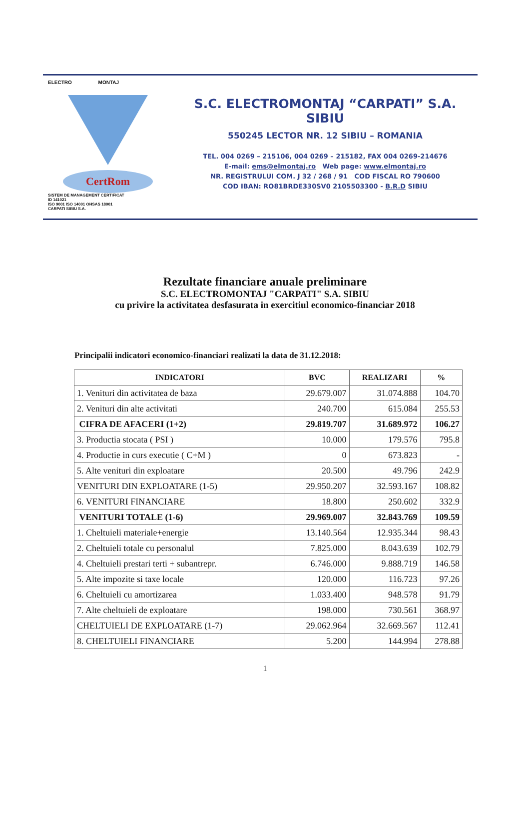ELECTRO MONTAJ
CertRom
SISTEM DE MANAGEMENT CERTIFICAT
ID 141021
ISO 9001 ISO 14001 OHSAS 18001
CARPATI SIBIU S.A.
S.C. ELECTROMONTAJ “CARPATI” S.A.
SIBIU
550245 LECTOR NR. 12 SIBIU – ROMANIA
TEL. 004 0269 – 215106, 004 0269 – 215182, FAX 004 0269-214676
E-mail: ems@elmontaj.ro Web page: www.elmontaj.ro
NR. REGISTRULUI COM. J 32 / 268 / 91 COD FISCAL RO 790600
COD IBAN: RO81BRDE330SV0 2105503300 - B.R.D SIBIU
Rezultate financiare anuale preliminare
S.C. ELECTROMONTAJ "CARPATI" S.A. SIBIU
cu privire la activitatea desfasurata in exercitiul economico-financiar 2018
Principalii indicatori economico-financiari realizati la data de 31.12.2018:
| INDICATORI | BVC | REALIZARI | % |
| --- | --- | --- | --- |
| 1. Venituri din activitatea de baza | 29.679.007 | 31.074.888 | 104.70 |
| 2. Venituri din alte activitati | 240.700 | 615.084 | 255.53 |
| CIFRA DE AFACERI (1+2) | 29.819.707 | 31.689.972 | 106.27 |
| 3. Productia stocata ( PSI ) | 10.000 | 179.576 | 795.8 |
| 4. Productie in curs executie ( C+M ) | 0 | 673.823 | - |
| 5. Alte venituri din exploatare | 20.500 | 49.796 | 242.9 |
| VENITURI DIN EXPLOATARE (1-5) | 29.950.207 | 32.593.167 | 108.82 |
| 6. VENITURI FINANCIARE | 18.800 | 250.602 | 332.9 |
| VENITURI TOTALE (1-6) | 29.969.007 | 32.843.769 | 109.59 |
| 1. Cheltuieli materiale+energie | 13.140.564 | 12.935.344 | 98.43 |
| 2. Cheltuieli totale cu personalul | 7.825.000 | 8.043.639 | 102.79 |
| 4. Cheltuieli prestari terti + subantrepr. | 6.746.000 | 9.888.719 | 146.58 |
| 5. Alte impozite si taxe locale | 120.000 | 116.723 | 97.26 |
| 6. Cheltuieli cu amortizarea | 1.033.400 | 948.578 | 91.79 |
| 7. Alte cheltuieli de exploatare | 198.000 | 730.561 | 368.97 |
| CHELTUIELI DE EXPLOATARE (1-7) | 29.062.964 | 32.669.567 | 112.41 |
| 8. CHELTUIELI FINANCIARE | 5.200 | 144.994 | 278.88 |
1